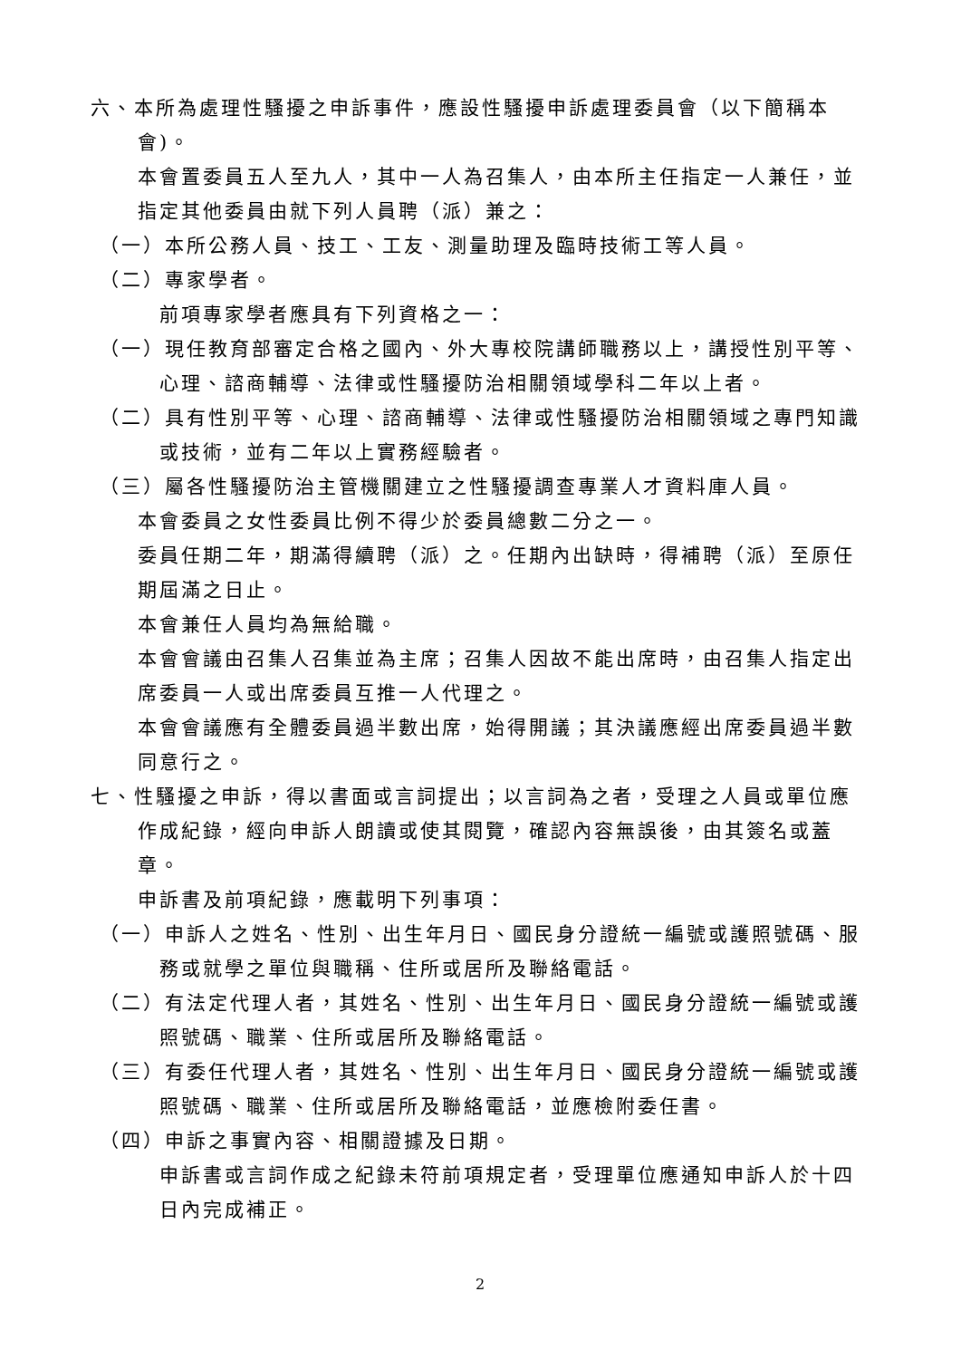六、本所為處理性騷擾之申訴事件，應設性騷擾申訴處理委員會（以下簡稱本會)。
本會置委員五人至九人，其中一人為召集人，由本所主任指定一人兼任，並指定其他委員由就下列人員聘（派）兼之：
（一）本所公務人員、技工、工友、測量助理及臨時技術工等人員。
（二）專家學者。
前項專家學者應具有下列資格之一：
（一）現任教育部審定合格之國內、外大專校院講師職務以上，講授性別平等、心理、諮商輔導、法律或性騷擾防治相關領域學科二年以上者。
（二）具有性別平等、心理、諮商輔導、法律或性騷擾防治相關領域之專門知識或技術，並有二年以上實務經驗者。
（三）屬各性騷擾防治主管機關建立之性騷擾調查專業人才資料庫人員。
本會委員之女性委員比例不得少於委員總數二分之一。
委員任期二年，期滿得續聘（派）之。任期內出缺時，得補聘（派）至原任期屆滿之日止。
本會兼任人員均為無給職。
本會會議由召集人召集並為主席；召集人因故不能出席時，由召集人指定出席委員一人或出席委員互推一人代理之。
本會會議應有全體委員過半數出席，始得開議；其決議應經出席委員過半數同意行之。
七、性騷擾之申訴，得以書面或言詞提出；以言詞為之者，受理之人員或單位應作成紀錄，經向申訴人朗讀或使其閱覽，確認內容無誤後，由其簽名或蓋章。
申訴書及前項紀錄，應載明下列事項：
（一）申訴人之姓名、性別、出生年月日、國民身分證統一編號或護照號碼、服務或就學之單位與職稱、住所或居所及聯絡電話。
（二）有法定代理人者，其姓名、性別、出生年月日、國民身分證統一編號或護照號碼、職業、住所或居所及聯絡電話。
（三）有委任代理人者，其姓名、性別、出生年月日、國民身分證統一編號或護照號碼、職業、住所或居所及聯絡電話，並應檢附委任書。
（四）申訴之事實內容、相關證據及日期。
申訴書或言詞作成之紀錄未符前項規定者，受理單位應通知申訴人於十四日內完成補正。
2